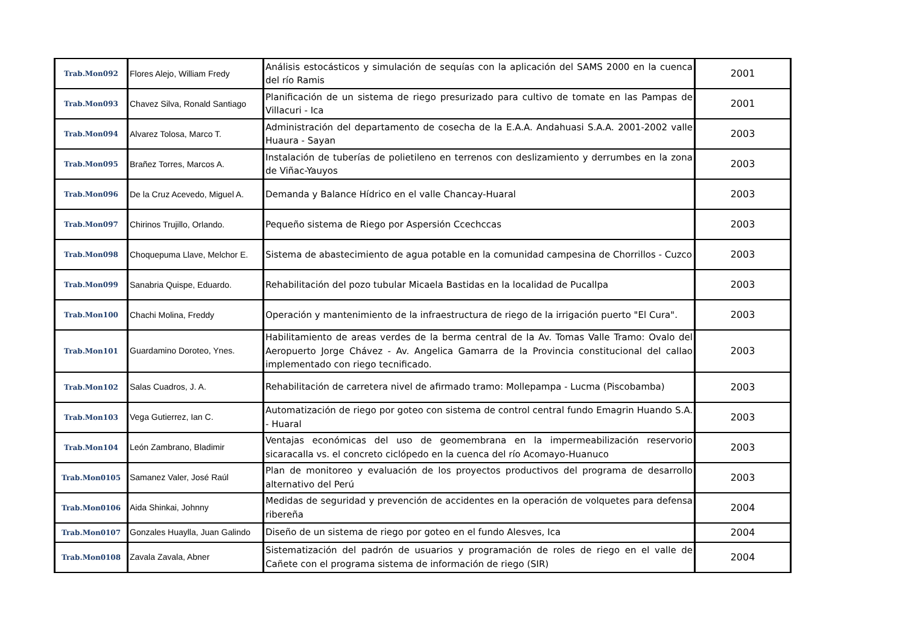| Trab.Mon092 | Flores Alejo, William Fredy | Análisis estocásticos y simulación de sequías con la aplicación del SAMS 2000 en la cuenca del río Ramis | 2001 |
| Trab.Mon093 | Chavez Silva, Ronald Santiago | Planificación de un sistema de riego presurizado para cultivo de tomate en las Pampas de Villacuri - Ica | 2001 |
| Trab.Mon094 | Alvarez Tolosa, Marco T. | Administración del departamento de cosecha de la E.A.A. Andahuasi S.A.A. 2001-2002 valle Huaura - Sayan | 2003 |
| Trab.Mon095 | Brañez Torres, Marcos A. | Instalación de tuberías de polietileno en terrenos con deslizamiento y derrumbes en la zona de Viñac-Yauyos | 2003 |
| Trab.Mon096 | De la Cruz Acevedo, Miguel A. | Demanda y Balance Hídrico en el valle Chancay-Huaral | 2003 |
| Trab.Mon097 | Chirinos Trujillo, Orlando. | Pequeño sistema de Riego por Aspersión Ccechccas | 2003 |
| Trab.Mon098 | Choquepuma Llave, Melchor E. | Sistema de abastecimiento de agua potable en la comunidad campesina de Chorrillos - Cuzco | 2003 |
| Trab.Mon099 | Sanabria Quispe, Eduardo. | Rehabilitación del pozo tubular Micaela Bastidas en la localidad de Pucallpa | 2003 |
| Trab.Mon100 | Chachi Molina, Freddy | Operación y mantenimiento de la infraestructura de riego de la irrigación puerto "El Cura". | 2003 |
| Trab.Mon101 | Guardamino Doroteo, Ynes. | Habilitamiento de areas verdes de la berma central de la Av. Tomas Valle Tramo: Ovalo del Aeropuerto Jorge Chávez - Av. Angelica Gamarra de la Provincia constitucional del callao implementado con riego tecnificado. | 2003 |
| Trab.Mon102 | Salas Cuadros, J. A. | Rehabilitación de carretera nivel de afirmado tramo: Mollepampa - Lucma (Piscobamba) | 2003 |
| Trab.Mon103 | Vega Gutierrez, Ian C. | Automatización de riego por goteo con sistema de control central fundo Emagrin Huando S.A. - Huaral | 2003 |
| Trab.Mon104 | León Zambrano, Bladimir | Ventajas económicas del uso de geomembrana en la impermeabilización reservorio sicaracalla vs. el concreto ciclópedo en la cuenca del río Acomayo-Huanuco | 2003 |
| Trab.Mon0105 | Samanez Valer, José Raúl | Plan de monitoreo y evaluación de los proyectos productivos del programa de desarrollo alternativo del Perú | 2003 |
| Trab.Mon0106 | Aida Shinkai, Johnny | Medidas de seguridad y prevención de accidentes en la operación de volquetes para defensa ribereña | 2004 |
| Trab.Mon0107 | Gonzales Huaylla, Juan Galindo | Diseño de un sistema de riego por goteo en el fundo Alesves, Ica | 2004 |
| Trab.Mon0108 | Zavala Zavala, Abner | Sistematización del padrón de usuarios y programación de roles de riego en el valle de Cañete con el programa sistema de información de riego (SIR) | 2004 |